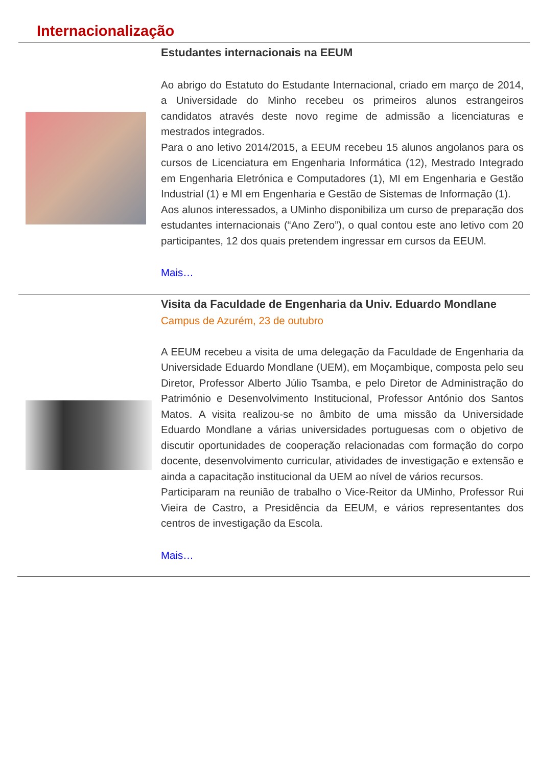Internacionalização
Estudantes internacionais na EEUM
Ao abrigo do Estatuto do Estudante Internacional, criado em março de 2014, a Universidade do Minho recebeu os primeiros alunos estrangeiros candidatos através deste novo regime de admissão a licenciaturas e mestrados integrados.
Para o ano letivo 2014/2015, a EEUM recebeu 15 alunos angolanos para os cursos de Licenciatura em Engenharia Informática (12), Mestrado Integrado em Engenharia Eletrónica e Computadores (1), MI em Engenharia e Gestão Industrial (1) e MI em Engenharia e Gestão de Sistemas de Informação (1).
Aos alunos interessados, a UMinho disponibiliza um curso de preparação dos estudantes internacionais (“Ano Zero”), o qual contou este ano letivo com 20 participantes, 12 dos quais pretendem ingressar em cursos da EEUM.
Mais…
Visita da Faculdade de Engenharia da Univ. Eduardo Mondlane
Campus de Azurém, 23 de outubro
A EEUM recebeu a visita de uma delegação da Faculdade de Engenharia da Universidade Eduardo Mondlane (UEM), em Moçambique, composta pelo seu Diretor, Professor Alberto Júlio Tsamba, e pelo Diretor de Administração do Património e Desenvolvimento Institucional, Professor António dos Santos Matos. A visita realizou-se no âmbito de uma missão da Universidade Eduardo Mondlane a várias universidades portuguesas com o objetivo de discutir oportunidades de cooperação relacionadas com formação do corpo docente, desenvolvimento curricular, atividades de investigação e extensão e ainda a capacitação institucional da UEM ao nível de vários recursos.
Participaram na reunião de trabalho o Vice-Reitor da UMinho, Professor Rui Vieira de Castro, a Presidência da EEUM, e vários representantes dos centros de investigação da Escola.
Mais…